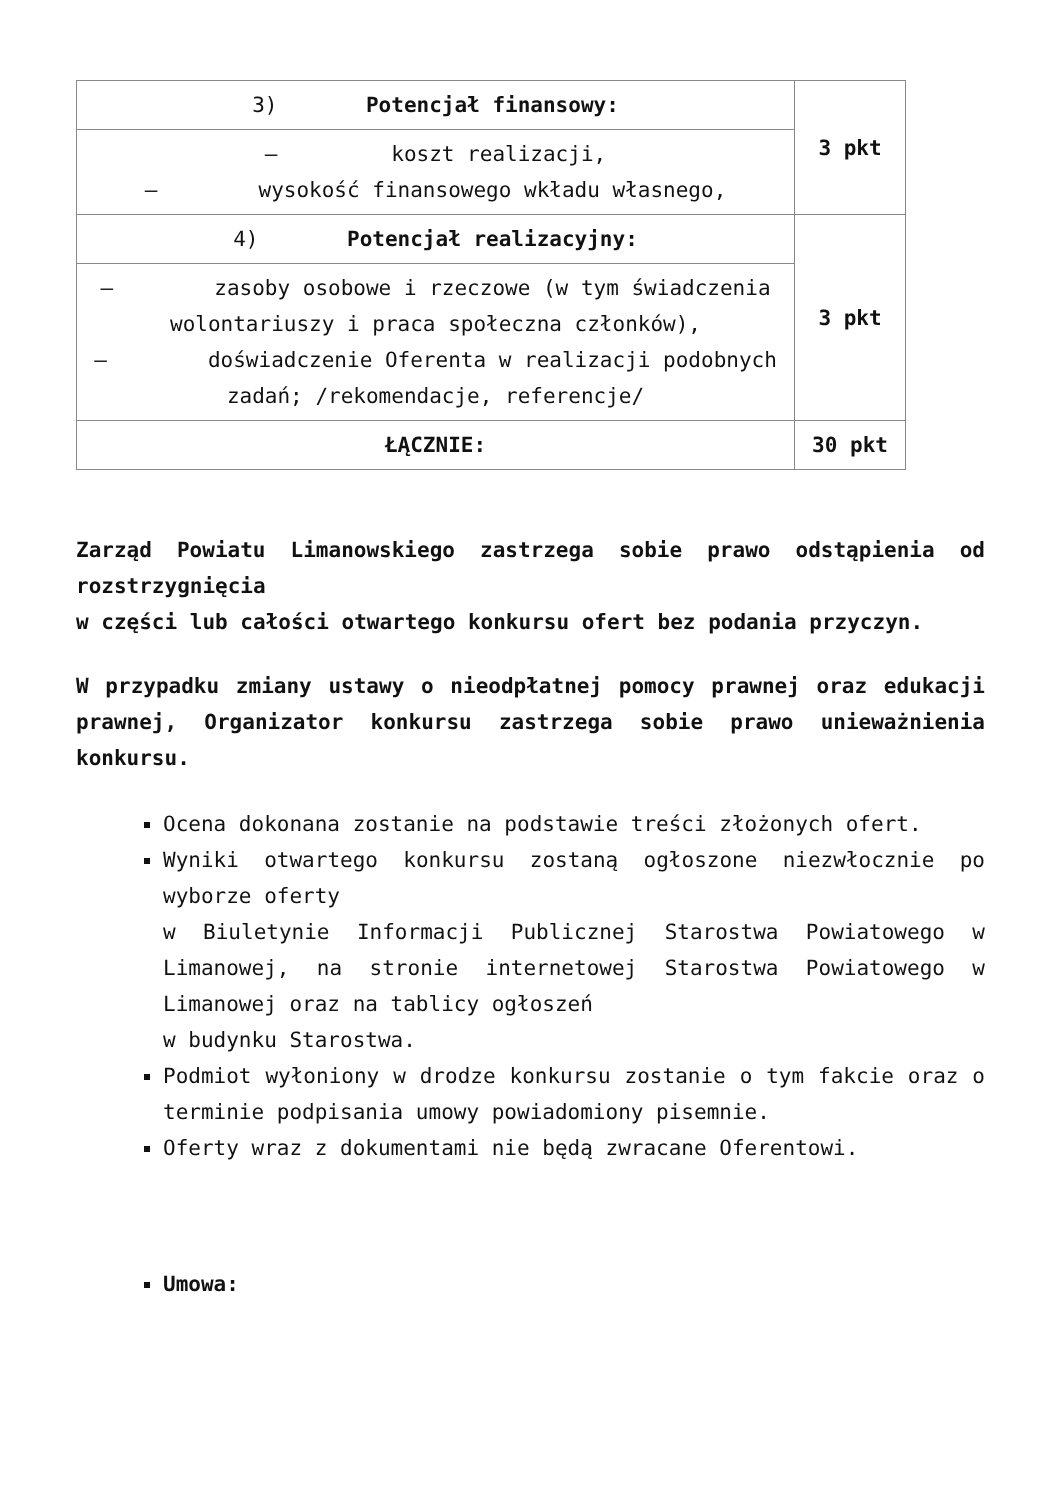| 3) Potencjał finansowy: | 3 pkt |
| – koszt realizacji, – wysokość finansowego wkładu własnego, | |
| 4) Potencjał realizacyjny: | 3 pkt |
| – zasoby osobowe i rzeczowe (w tym świadczenia wolontariuszy i praca społeczna członków), – doświadczenie Oferenta w realizacji podobnych zadań; /rekomendacje, referencje/ | |
| ŁĄCZNIE: | 30 pkt |
Zarząd Powiatu Limanowskiego zastrzega sobie prawo odstąpienia od rozstrzygnięcia
w części lub całości otwartego konkursu ofert bez podania przyczyn.
W przypadku zmiany ustawy o nieodpłatnej pomocy prawnej oraz edukacji prawnej, Organizator konkursu zastrzega sobie prawo unieważnienia konkursu.
Ocena dokonana zostanie na podstawie treści złożonych ofert.
Wyniki otwartego konkursu zostaną ogłoszone niezwłocznie po wyborze oferty
w Biuletynie Informacji Publicznej Starostwa Powiatowego w Limanowej, na stronie internetowej Starostwa Powiatowego w Limanowej oraz na tablicy ogłoszeń
w budynku Starostwa.
Podmiot wyłoniony w drodze konkursu zostanie o tym fakcie oraz o terminie podpisania umowy powiadomiony pisemnie.
Oferty wraz z dokumentami nie będą zwracane Oferentowi.
Umowa: